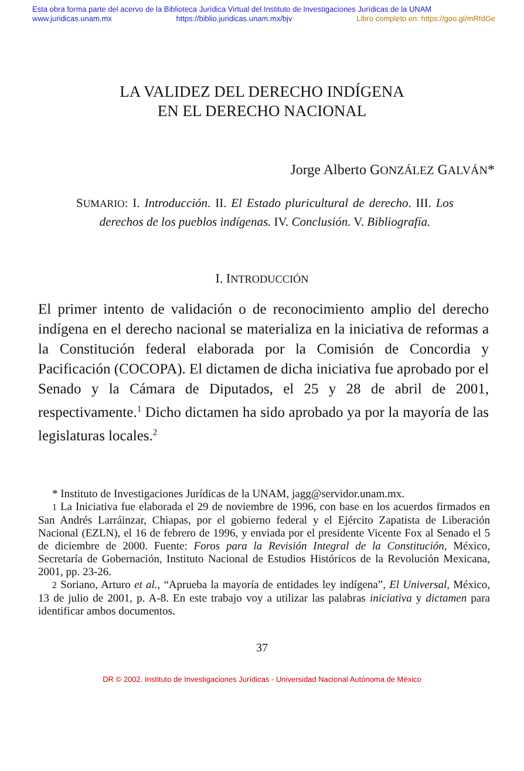Esta obra forma parte del acervo de la Biblioteca Jurídica Virtual del Instituto de Investigaciones Jurídicas de la UNAM
www.juridicas.unam.mx https://biblio.juridicas.unam.mx/bjv Libro completo en: https://goo.gl/mRfdGe
LA VALIDEZ DEL DERECHO INDÍGENA
EN EL DERECHO NACIONAL
Jorge Alberto GONZÁLEZ GALVÁN*
SUMARIO: I. Introducción. II. El Estado pluricultural de derecho. III. Los derechos de los pueblos indígenas. IV. Conclusión. V. Bibliografía.
I. INTRODUCCIÓN
El primer intento de validación o de reconocimiento amplio del derecho indígena en el derecho nacional se materializa en la iniciativa de reformas a la Constitución federal elaborada por la Comisión de Concordia y Pacificación (COCOPA). El dictamen de dicha iniciativa fue aprobado por el Senado y la Cámara de Diputados, el 25 y 28 de abril de 2001, respectivamente.<sup>1</sup> Dicho dictamen ha sido aprobado ya por la mayoría de las legislaturas locales.<sup>2</sup>
* Instituto de Investigaciones Jurídicas de la UNAM, jagg@servidor.unam.mx.
1 La Iniciativa fue elaborada el 29 de noviembre de 1996, con base en los acuerdos firmados en San Andrés Larráinzar, Chiapas, por el gobierno federal y el Ejército Zapatista de Liberación Nacional (EZLN), el 16 de febrero de 1996, y enviada por el presidente Vicente Fox al Senado el 5 de diciembre de 2000. Fuente: Foros para la Revisión Integral de la Constitución, México, Secretaría de Gobernación, Instituto Nacional de Estudios Históricos de la Revolución Mexicana, 2001, pp. 23-26.
2 Soriano, Arturo et al., “Aprueba la mayoría de entidades ley indígena”, El Universal, México, 13 de julio de 2001, p. A-8. En este trabajo voy a utilizar las palabras iniciativa y dictamen para identificar ambos documentos.
37
DR © 2002. Instituto de Investigaciones Jurídicas - Universidad Nacional Autónoma de México